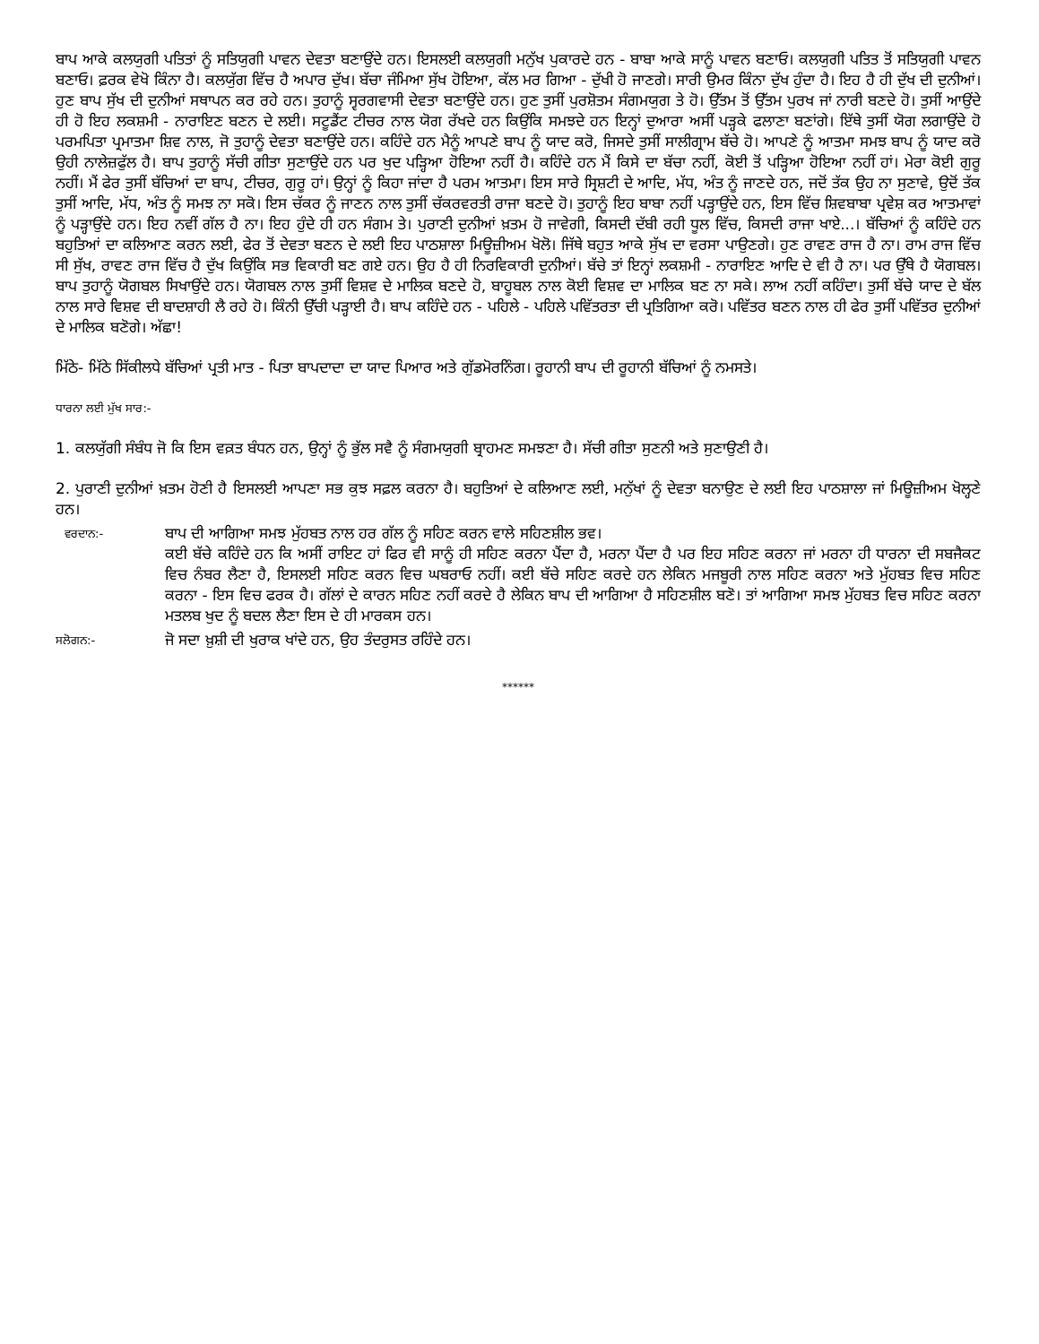ਬਾਪ ਆਕੇ ਕਲਯੁਗੀ ਪਤਿਤਾਂ ਨੂੰ ਸਤਿਯੁਗੀ ਪਾਵਨ ਦੇਵਤਾ ਬਣਾਉਂਦੇ ਹਨ। ਇਸਲਈ ਕਲਯੁਗੀ ਮਨੁੱਖ ਪੁਕਾਰਦੇ ਹਨ - ਬਾਬਾ ਆਕੇ ਸਾਨੂੰ ਪਾਵਨ ਬਣਾਓ। ਕਲਯੁਗੀ ਪਤਿਤ ਤੋਂ ਸਤਿਯੁਗੀ ਪਾਵਨ ਬਣਾਓ। ਫ਼ਰਕ ਵੇਖੋ ਕਿੰਨਾ ਹੈ। ਕਲਯੁੱਗ ਵਿੱਚ ਹੈ ਅਪਾਰ ਦੁੱਖ। ਬੱਚਾ ਜੰਮਿਆ ਸੁੱਖ ਹੋਇਆ, ਕੱਲ ਮਰ ਗਿਆ - ਦੁੱਖੀ ਹੋ ਜਾਣਗੇ। ਸਾਰੀ ਉਮਰ ਕਿੰਨਾ ਦੁੱਖ ਹੁੰਦਾ ਹੈ। ਇਹ ਹੈ ਹੀ ਦੁੱਖ ਦੀ ਦੁਨੀਆਂ। ਹੁਣ ਬਾਪ ਸੁੱਖ ਦੀ ਦੁਨੀਆਂ ਸਥਾਪਨ ਕਰ ਰਹੇ ਹਨ। ਤੁਹਾਨੂੰ ਸ੍ਵਰਗਵਾਸੀ ਦੇਵਤਾ ਬਣਾਉਂਦੇ ਹਨ। ਹੁਣ ਤੁਸੀਂ ਪੁਰਸ਼ੋਤਮ ਸੰਗਮਯੁਗ ਤੇ ਹੋ। ਉੱਤਮ ਤੋਂ ਉੱਤਮ ਪੁਰਖ ਜਾਂ ਨਾਰੀ ਬਣਦੇ ਹੋ। ਤੁਸੀਂ ਆਉਂਦੇ ਹੀ ਹੋ ਇਹ ਲਕਸ਼ਮੀ - ਨਾਰਾਇਣ ਬਣਨ ਦੇ ਲਈ। ਸਟੂਡੈਂਟ ਟੀਚਰ ਨਾਲ ਯੋਗ ਰੱਖਦੇ ਹਨ ਕਿਉਂਕਿ ਸਮਝਦੇ ਹਨ ਇਨ੍ਹਾਂ ਦੁਆਰਾ ਅਸੀਂ ਪੜ੍ਹਕੇ ਫਲਾਣਾ ਬਣਾਂਗੇ। ਇੱਥੇ ਤੁਸੀਂ ਯੋਗ ਲਗਾਉਂਦੇ ਹੋ ਪਰਮਪਿਤਾ ਪ੍ਰਮਾਤਮਾ ਸ਼ਿਵ ਨਾਲ, ਜੋ ਤੁਹਾਨੂੰ ਦੇਵਤਾ ਬਣਾਉਂਦੇ ਹਨ। ਕਹਿੰਦੇ ਹਨ ਮੈਨੂੰ ਆਪਣੇ ਬਾਪ ਨੂੰ ਯਾਦ ਕਰੋ, ਜਿਸਦੇ ਤੁਸੀਂ ਸਾਲੀਗ੍ਰਾਮ ਬੱਚੇ ਹੋ। ਆਪਣੇ ਨੂੰ ਆਤਮਾ ਸਮਝ ਬਾਪ ਨੂੰ ਯਾਦ ਕਰੋ ਉਹੀ ਨਾਲੇਜ਼ਫੁੱਲ ਹੈ। ਬਾਪ ਤੁਹਾਨੂੰ ਸੱਚੀ ਗੀਤਾ ਸੁਣਾਉਂਦੇ ਹਨ ਪਰ ਖੁਦ ਪੜ੍ਹਿਆ ਹੋਇਆ ਨਹੀਂ ਹੈ। ਕਹਿੰਦੇ ਹਨ ਮੈਂ ਕਿਸੇ ਦਾ ਬੱਚਾ ਨਹੀਂ, ਕੋਈ ਤੋਂ ਪੜ੍ਹਿਆ ਹੋਇਆ ਨਹੀਂ ਹਾਂ। ਮੇਰਾ ਕੋਈ ਗੁਰੂ ਨਹੀਂ। ਮੈਂ ਫੇਰ ਤੁਸੀਂ ਬੱਚਿਆਂ ਦਾ ਬਾਪ, ਟੀਚਰ, ਗੁਰੂ ਹਾਂ। ਉਨ੍ਹਾਂ ਨੂੰ ਕਿਹਾ ਜਾਂਦਾ ਹੈ ਪਰਮ ਆਤਮਾ। ਇਸ ਸਾਰੇ ਸ੍ਰਿਸ਼ਟੀ ਦੇ ਆਦਿ, ਮੱਧ, ਅੰਤ ਨੂੰ ਜਾਣਦੇ ਹਨ, ਜਦੋਂ ਤੱਕ ਉਹ ਨਾ ਸੁਣਾਵੇ, ਉਦੋਂ ਤੱਕ ਤੁਸੀਂ ਆਦਿ, ਮੱਧ, ਅੰਤ ਨੂੰ ਸਮਝ ਨਾ ਸਕੋ। ਇਸ ਚੱਕਰ ਨੂੰ ਜਾਣਨ ਨਾਲ ਤੁਸੀਂ ਚੱਕਰਵਰਤੀ ਰਾਜਾ ਬਣਦੇ ਹੋ। ਤੁਹਾਨੂੰ ਇਹ ਬਾਬਾ ਨਹੀਂ ਪੜ੍ਹਾਉਂਦੇ ਹਨ, ਇਸ ਵਿੱਚ ਸ਼ਿਵਬਾਬਾ ਪ੍ਰਵੇਸ਼ ਕਰ ਆਤਮਾਵਾਂ ਨੂੰ ਪੜ੍ਹਾਉਂਦੇ ਹਨ। ਇਹ ਨਵੀਂ ਗੱਲ ਹੈ ਨਾ। ਇਹ ਹੁੰਦੇ ਹੀ ਹਨ ਸੰਗਮ ਤੇ। ਪੁਰਾਣੀ ਦੁਨੀਆਂ ਖ਼ਤਮ ਹੋ ਜਾਵੇਗੀ, ਕਿਸਦੀ ਦੱਬੀ ਰਹੀ ਧੂਲ ਵਿੱਚ, ਕਿਸਦੀ ਰਾਜਾ ਖਾਏ...। ਬੱਚਿਆਂ ਨੂੰ ਕਹਿੰਦੇ ਹਨ ਬਹੁਤਿਆਂ ਦਾ ਕਲਿਆਣ ਕਰਨ ਲਈ, ਫੇਰ ਤੋਂ ਦੇਵਤਾ ਬਣਨ ਦੇ ਲਈ ਇਹ ਪਾਠਸ਼ਾਲਾ ਮਿਊਜ਼ੀਅਮ ਖੋਲੋ। ਜਿੱਥੇ ਬਹੁਤ ਆਕੇ ਸੁੱਖ ਦਾ ਵਰਸਾ ਪਾਉਣਗੇ। ਹੁਣ ਰਾਵਣ ਰਾਜ ਹੈ ਨਾ। ਰਾਮ ਰਾਜ ਵਿੱਚ ਸੀ ਸੁੱਖ, ਰਾਵਣ ਰਾਜ ਵਿੱਚ ਹੈ ਦੁੱਖ ਕਿਉਂਕਿ ਸਭ ਵਿਕਾਰੀ ਬਣ ਗਏ ਹਨ। ਉਹ ਹੈ ਹੀ ਨਿਰਵਿਕਾਰੀ ਦੁਨੀਆਂ। ਬੱਚੇ ਤਾਂ ਇਨ੍ਹਾਂ ਲਕਸ਼ਮੀ - ਨਾਰਾਇਣ ਆਦਿ ਦੇ ਵੀ ਹੈ ਨਾ। ਪਰ ਉੱਥੇ ਹੈ ਯੋਗਬਲ। ਬਾਪ ਤੁਹਾਨੂੰ ਯੋਗਬਲ ਸਿਖਾਉਂਦੇ ਹਨ। ਯੋਗਬਲ ਨਾਲ ਤੁਸੀਂ ਵਿਸ਼ਵ ਦੇ ਮਾਲਿਕ ਬਣਦੇ ਹੋ, ਬਾਹੂਬਲ ਨਾਲ ਕੋਈ ਵਿਸ਼ਵ ਦਾ ਮਾਲਿਕ ਬਣ ਨਾ ਸਕੇ। ਲਾਅ ਨਹੀਂ ਕਹਿੰਦਾ। ਤੁਸੀਂ ਬੱਚੇ ਯਾਦ ਦੇ ਬੱਲ ਨਾਲ ਸਾਰੇ ਵਿਸ਼ਵ ਦੀ ਬਾਦਸ਼ਾਹੀ ਲੈ ਰਹੇ ਹੋ। ਕਿੰਨੀ ਉੱਚੀ ਪੜ੍ਹਾਈ ਹੈ। ਬਾਪ ਕਹਿੰਦੇ ਹਨ - ਪਹਿਲੇ - ਪਹਿਲੇ ਪਵਿੱਤਰਤਾ ਦੀ ਪ੍ਰਤਿਗਿਆ ਕਰੋ। ਪਵਿੱਤਰ ਬਣਨ ਨਾਲ ਹੀ ਫੇਰ ਤੁਸੀਂ ਪਵਿੱਤਰ ਦੁਨੀਆਂ ਦੇ ਮਾਲਿਕ ਬਣੋਗੇ। ਅੱਛਾ!
ਮਿੱਠੇ- ਮਿੱਠੇ ਸਿੱਕੀਲਧੇ ਬੱਚਿਆਂ ਪ੍ਰਤੀ ਮਾਤ - ਪਿਤਾ ਬਾਪਦਾਦਾ ਦਾ ਯਾਦ ਪਿਆਰ ਅਤੇ ਗੁੱਡਮੋਰਨਿੰਗ। ਰੂਹਾਨੀ ਬਾਪ ਦੀ ਰੂਹਾਨੀ ਬੱਚਿਆਂ ਨੂੰ ਨਮਸਤੇ।
ਧਾਰਨਾ ਲਈ ਮੁੱਖ ਸਾਰ:-
1. ਕਲਯੁੱਗੀ ਸੰਬੰਧ ਜੋ ਕਿ ਇਸ ਵਕ਼ਤ ਬੰਧਨ ਹਨ, ਉਨ੍ਹਾਂ ਨੂੰ ਭੁੱਲ ਸਵੈ ਨੂੰ ਸੰਗਮਯੁਗੀ ਬ੍ਰਾਹਮਣ ਸਮਝਣਾ ਹੈ। ਸੱਚੀ ਗੀਤਾ ਸੁਣਨੀ ਅਤੇ ਸੁਣਾਉਣੀ ਹੈ।
2. ਪੁਰਾਣੀ ਦੁਨੀਆਂ ਖ਼ਤਮ ਹੋਣੀ ਹੈ ਇਸਲਈ ਆਪਣਾ ਸਭ ਕੁਝ ਸਫ਼ਲ ਕਰਨਾ ਹੈ। ਬਹੁਤਿਆਂ ਦੇ ਕਲਿਆਣ ਲਈ, ਮਨੁੱਖਾਂ ਨੂੰ ਦੇਵਤਾ ਬਨਾਉਣ ਦੇ ਲਈ ਇਹ ਪਾਠਸ਼ਾਲਾ ਜਾਂ ਮਿਊਜ਼ੀਅਮ ਖੋਲ੍ਹਣੇ ਹਨ।
ਵਰਦਾਨ:-
ਬਾਪ ਦੀ ਆਗਿਆ ਸਮਝ ਮੁੱਹਬਤ ਨਾਲ ਹਰ ਗੱਲ ਨੂੰ ਸਹਿਣ ਕਰਨ ਵਾਲੇ ਸਹਿਣਸ਼ੀਲ ਭਵ।
ਕਈ ਬੱਚੇ ਕਹਿੰਦੇ ਹਨ ਕਿ ਅਸੀਂ ਰਾਇਟ ਹਾਂ ਫਿਰ ਵੀ ਸਾਨੂੰ ਹੀ ਸਹਿਣ ਕਰਨਾ ਪੈਂਦਾ ਹੈ, ਮਰਨਾ ਪੈਂਦਾ ਹੈ ਪਰ ਇਹ ਸਹਿਣ ਕਰਨਾ ਜਾਂ ਮਰਨਾ ਹੀ ਧਾਰਨਾ ਦੀ ਸਬਜੈਕਟ ਵਿਚ ਨੰਬਰ ਲੈਣਾ ਹੈ, ਇਸਲਈ ਸਹਿਣ ਕਰਨ ਵਿਚ ਘਬਰਾਓ ਨਹੀਂ। ਕਈ ਬੱਚੇ ਸਹਿਣ ਕਰਦੇ ਹਨ ਲੇਕਿਨ ਮਜਬੂਰੀ ਨਾਲ ਸਹਿਣ ਕਰਨਾ ਅਤੇ ਮੁੱਹਬਤ ਵਿਚ ਸਹਿਣ ਕਰਨਾ - ਇਸ ਵਿਚ ਫਰਕ ਹੈ। ਗੱਲਾਂ ਦੇ ਕਾਰਨ ਸਹਿਣ ਨਹੀਂ ਕਰਦੇ ਹੈ ਲੇਕਿਨ ਬਾਪ ਦੀ ਆਗਿਆ ਹੈ ਸਹਿਣਸ਼ੀਲ ਬਣੋ। ਤਾਂ ਆਗਿਆ ਸਮਝ ਮੁੱਹਬਤ ਵਿਚ ਸਹਿਣ ਕਰਨਾ ਮਤਲਬ ਖੁਦ ਨੂੰ ਬਦਲ ਲੈਣਾ ਇਸ ਦੇ ਹੀ ਮਾਰਕਸ ਹਨ।
ਸਲੋਗਨ:-
ਜੋ ਸਦਾ ਖ਼ੁਸ਼ੀ ਦੀ ਖੁਰਾਕ ਖਾਂਦੇ ਹਨ, ਉਹ ਤੰਦਰੁਸਤ ਰਹਿੰਦੇ ਹਨ।
******